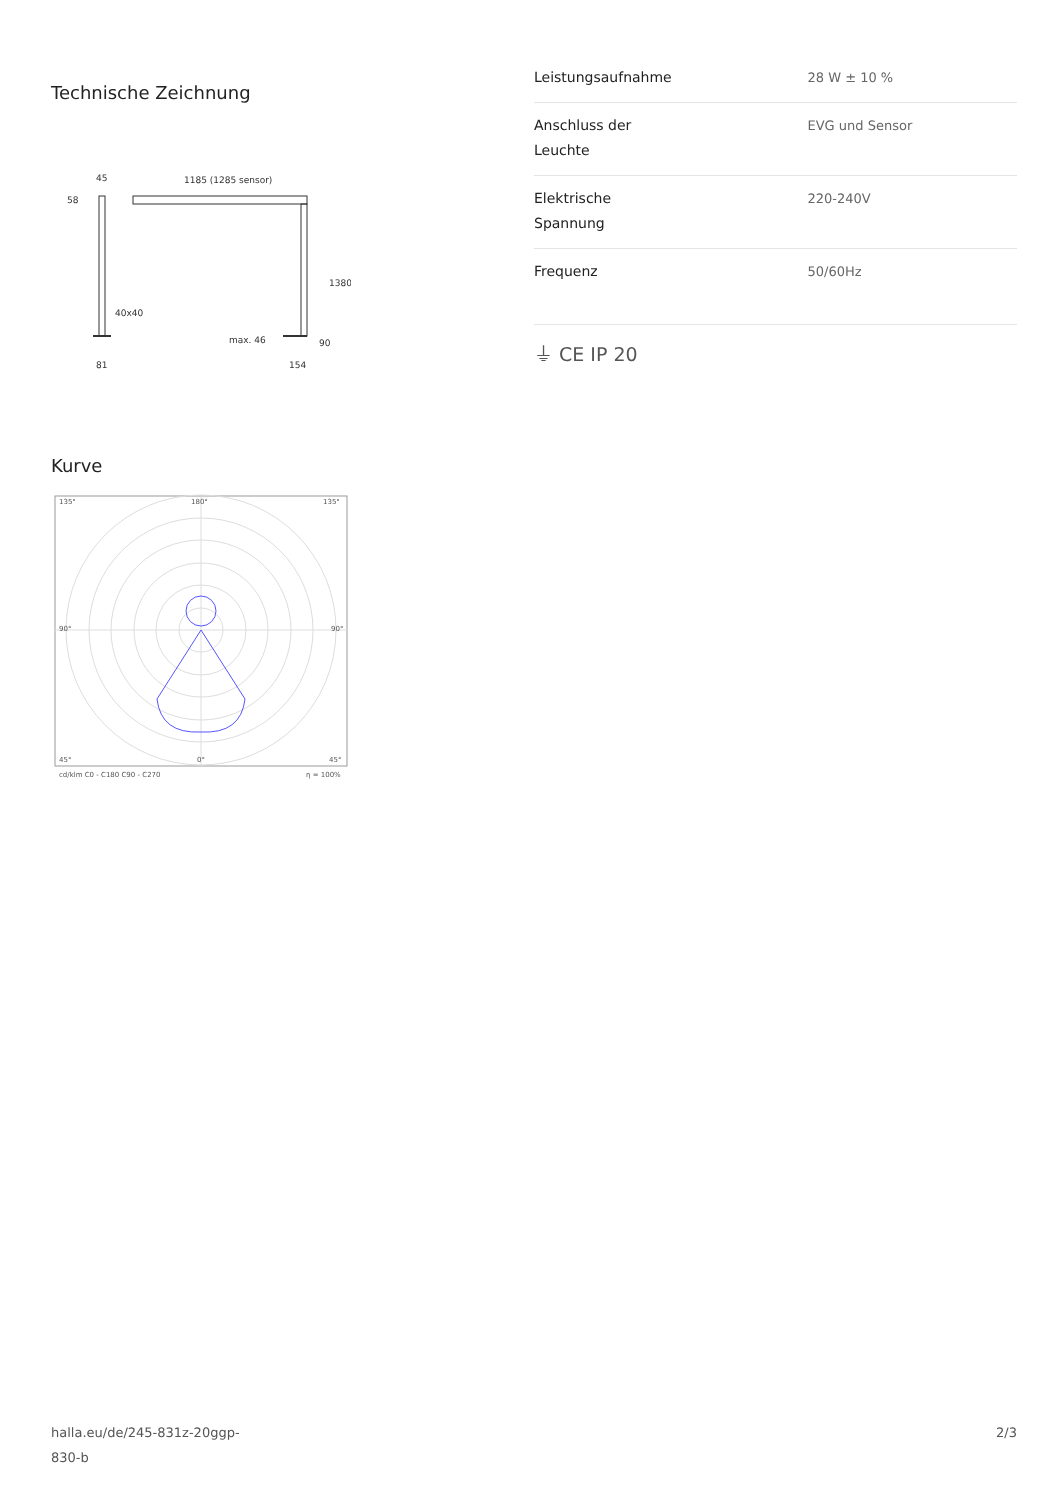Technische Zeichnung
45
58
1185 (1285 sensor)
1380
40x40
max. 46
90
81
154
Kurve
135°
180°
135°
90°
90°
45°
0°
45°
cd/klm C0 - C180 C90 - C270
η = 100%
| Leistungsaufnahme | 28 W ± 10 % |
| Anschluss der Leuchte | EVG und Sensor |
| Elektrische Spannung | 220-240V |
| Frequenz | 50/60Hz |
⏚ CE IP 20
halla.eu/de/245-831z-20ggp-
830-b 2/3